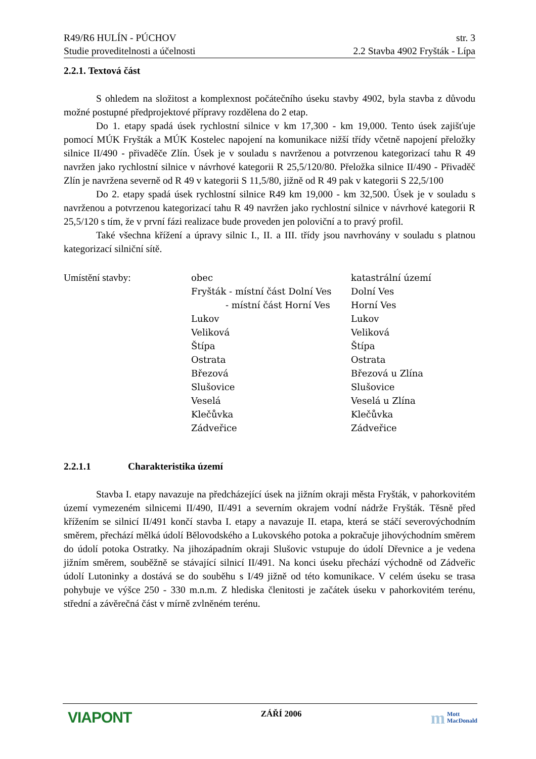R49/R6 HULÍN - PÚCHOV str. 3
Studie proveditelnosti a účelnosti 2.2 Stavba 4902 Fryšták - Lípa
2.2.1. Textová část
S ohledem na složitost a komplexnost počátečního úseku stavby 4902, byla stavba z důvodu možné postupné předprojektové přípravy rozdělena do 2 etap.
Do 1. etapy spadá úsek rychlostní silnice v km 17,300 - km 19,000. Tento úsek zajišťuje pomocí MÚK Fryšták a MÚK Kostelec napojení na komunikace nižší třídy včetně napojení přeložky silnice II/490 - přivaděče Zlín. Úsek je v souladu s navrženou a potvrzenou kategorizací tahu R 49 navržen jako rychlostní silnice v návrhové kategorii R 25,5/120/80. Přeložka silnice II/490 - Přivaděč Zlín je navržena severně od R 49 v kategorii S 11,5/80, jižně od R 49 pak v kategorii S 22,5/100
Do 2. etapy spadá úsek rychlostní silnice R49 km 19,000 - km 32,500. Úsek je v souladu s navrženou a potvrzenou kategorizací tahu R 49 navržen jako rychlostní silnice v návrhové kategorii R 25,5/120 s tím, že v první fázi realizace bude proveden jen poloviční a to pravý profil.
Také všechna křížení a úpravy silnic I., II. a III. třídy jsou navrhovány v souladu s platnou kategorizací silniční sítě.
| Umístění stavby: | obec | katastrální území |
| | Fryšták - místní část Dolní Ves | Dolní Ves |
| | - místní část Horní Ves | Horní Ves |
| | Lukov | Lukov |
| | Veliková | Veliková |
| | Štípa | Štípa |
| | Ostrata | Ostrata |
| | Březová | Březová u Zlína |
| | Slušovice | Slušovice |
| | Veselá | Veselá u Zlína |
| | Klečůvka | Klečůvka |
| | Zádveřice | Zádveřice |
2.2.1.1 Charakteristika území
Stavba I. etapy navazuje na předcházející úsek na jižním okraji města Fryšták, v pahorkovitém území vymezeném silnicemi II/490, II/491 a severním okrajem vodní nádrže Fryšták. Těsně před křížením se silnicí II/491 končí stavba I. etapy a navazuje II. etapa, která se stáčí severovýchodním směrem, přechází mělká údolí Bělovodského a Lukovského potoka a pokračuje jihovýchodním směrem do údolí potoka Ostratky. Na jihozápadním okraji Slušovic vstupuje do údolí Dřevnice a je vedena jižním směrem, souběžně se stávající silnicí II/491. Na konci úseku přechází východně od Zádveřic údolí Lutoninky a dostává se do souběhu s I/49 jižně od této komunikace. V celém úseku se trasa pohybuje ve výšce 250 - 330 m.n.m. Z hlediska členitosti je začátek úseku v pahorkovitém terénu, střední a závěrečná část v mírně zvlněném terénu.
VIAPONT ZÁŘÍ 2006 m Mott
MacDonald